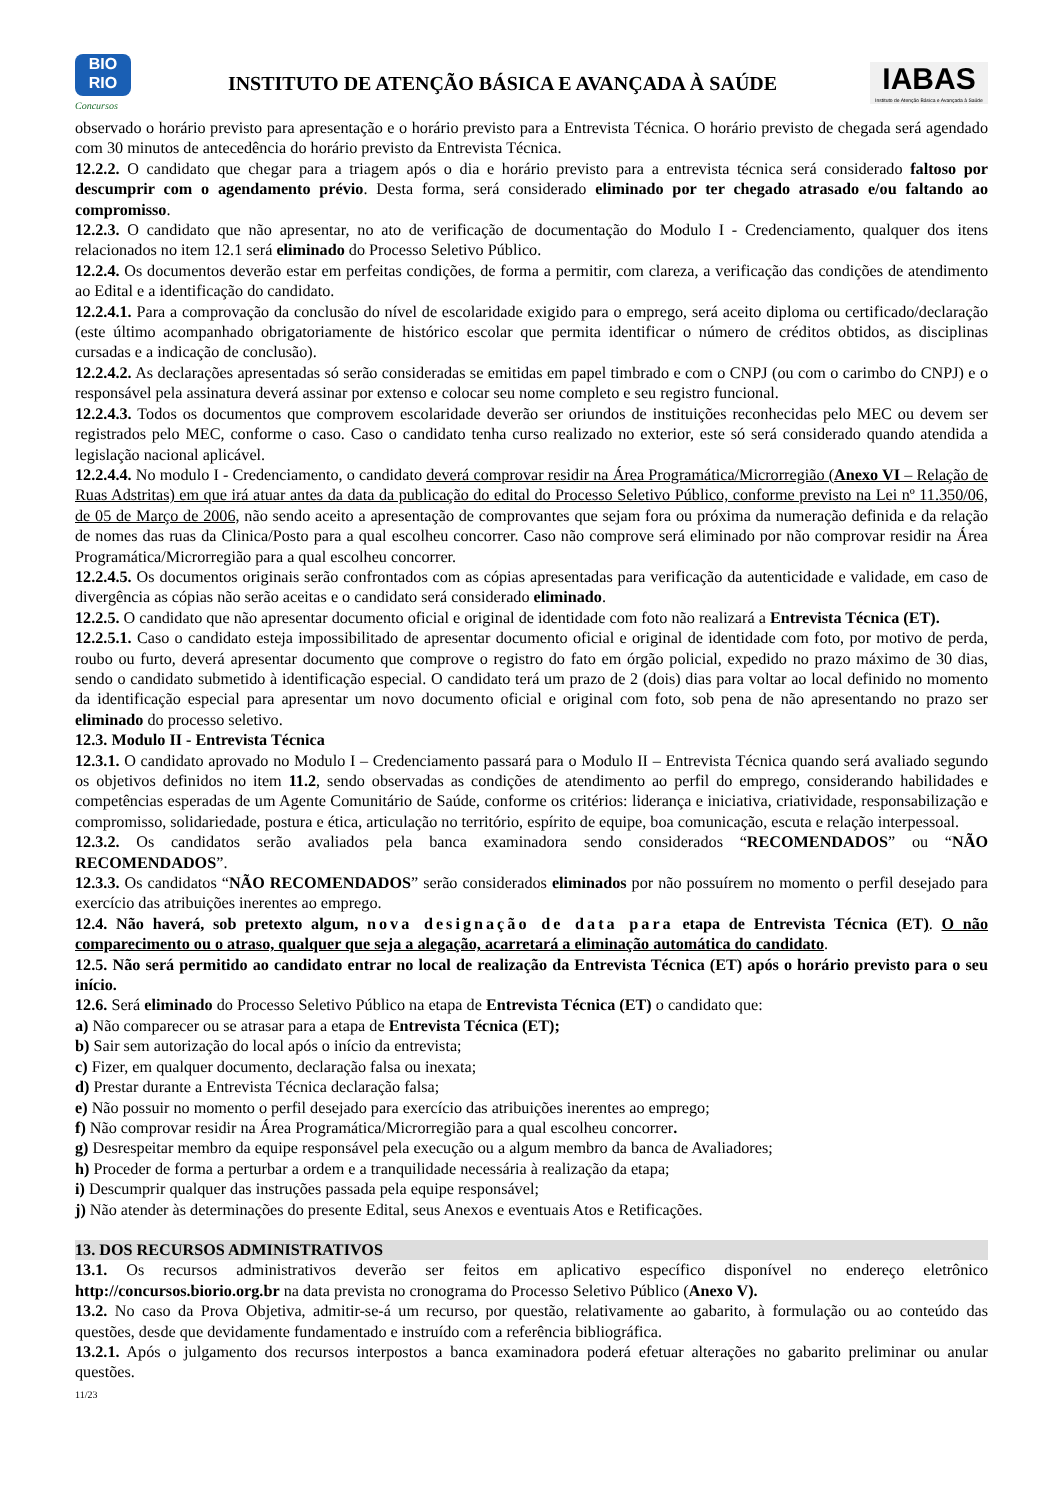BIO
RIO
Concursos
INSTITUTO DE ATENÇÃO BÁSICA E AVANÇADA À SAÚDE
IABAS
Instituto de Atenção Básica e Avançada à Saúde
observado o horário previsto para apresentação e o horário previsto para a Entrevista Técnica. O horário previsto de chegada será agendado com 30 minutos de antecedência do horário previsto da Entrevista Técnica.
12.2.2. O candidato que chegar para a triagem após o dia e horário previsto para a entrevista técnica será considerado faltoso por descumprir com o agendamento prévio. Desta forma, será considerado eliminado por ter chegado atrasado e/ou faltando ao compromisso.
12.2.3. O candidato que não apresentar, no ato de verificação de documentação do Modulo I - Credenciamento, qualquer dos itens relacionados no item 12.1 será eliminado do Processo Seletivo Público.
12.2.4. Os documentos deverão estar em perfeitas condições, de forma a permitir, com clareza, a verificação das condições de atendimento ao Edital e a identificação do candidato.
12.2.4.1. Para a comprovação da conclusão do nível de escolaridade exigido para o emprego, será aceito diploma ou certificado/declaração (este último acompanhado obrigatoriamente de histórico escolar que permita identificar o número de créditos obtidos, as disciplinas cursadas e a indicação de conclusão).
12.2.4.2. As declarações apresentadas só serão consideradas se emitidas em papel timbrado e com o CNPJ (ou com o carimbo do CNPJ) e o responsável pela assinatura deverá assinar por extenso e colocar seu nome completo e seu registro funcional.
12.2.4.3. Todos os documentos que comprovem escolaridade deverão ser oriundos de instituições reconhecidas pelo MEC ou devem ser registrados pelo MEC, conforme o caso. Caso o candidato tenha curso realizado no exterior, este só será considerado quando atendida a legislação nacional aplicável.
12.2.4.4. No modulo I - Credenciamento, o candidato deverá comprovar residir na Área Programática/Microrregião (Anexo VI – Relação de Ruas Adstritas) em que irá atuar antes da data da publicação do edital do Processo Seletivo Público, conforme previsto na Lei nº 11.350/06, de 05 de Março de 2006, não sendo aceito a apresentação de comprovantes que sejam fora ou próxima da numeração definida e da relação de nomes das ruas da Clinica/Posto para a qual escolheu concorrer. Caso não comprove será eliminado por não comprovar residir na Área Programática/Microrregião para a qual escolheu concorrer.
12.2.4.5. Os documentos originais serão confrontados com as cópias apresentadas para verificação da autenticidade e validade, em caso de divergência as cópias não serão aceitas e o candidato será considerado eliminado.
12.2.5. O candidato que não apresentar documento oficial e original de identidade com foto não realizará a Entrevista Técnica (ET).
12.2.5.1. Caso o candidato esteja impossibilitado de apresentar documento oficial e original de identidade com foto, por motivo de perda, roubo ou furto, deverá apresentar documento que comprove o registro do fato em órgão policial, expedido no prazo máximo de 30 dias, sendo o candidato submetido à identificação especial. O candidato terá um prazo de 2 (dois) dias para voltar ao local definido no momento da identificação especial para apresentar um novo documento oficial e original com foto, sob pena de não apresentando no prazo ser eliminado do processo seletivo.
12.3. Modulo II - Entrevista Técnica
12.3.1. O candidato aprovado no Modulo I – Credenciamento passará para o Modulo II – Entrevista Técnica quando será avaliado segundo os objetivos definidos no item 11.2, sendo observadas as condições de atendimento ao perfil do emprego, considerando habilidades e competências esperadas de um Agente Comunitário de Saúde, conforme os critérios: liderança e iniciativa, criatividade, responsabilização e compromisso, solidariedade, postura e ética, articulação no território, espírito de equipe, boa comunicação, escuta e relação interpessoal.
12.3.2. Os candidatos serão avaliados pela banca examinadora sendo considerados “RECOMENDADOS” ou “NÃO RECOMENDADOS”.
12.3.3. Os candidatos “NÃO RECOMENDADOS” serão considerados eliminados por não possuírem no momento o perfil desejado para exercício das atribuições inerentes ao emprego.
12.4. Não haverá, sob pretexto algum, nova designação de data para etapa de Entrevista Técnica (ET). O não comparecimento ou o atraso, qualquer que seja a alegação, acarretará a eliminação automática do candidato.
12.5. Não será permitido ao candidato entrar no local de realização da Entrevista Técnica (ET) após o horário previsto para o seu início.
12.6. Será eliminado do Processo Seletivo Público na etapa de Entrevista Técnica (ET) o candidato que:
a) Não comparecer ou se atrasar para a etapa de Entrevista Técnica (ET);
b) Sair sem autorização do local após o início da entrevista;
c) Fizer, em qualquer documento, declaração falsa ou inexata;
d) Prestar durante a Entrevista Técnica declaração falsa;
e) Não possuir no momento o perfil desejado para exercício das atribuições inerentes ao emprego;
f) Não comprovar residir na Área Programática/Microrregião para a qual escolheu concorrer.
g) Desrespeitar membro da equipe responsável pela execução ou a algum membro da banca de Avaliadores;
h) Proceder de forma a perturbar a ordem e a tranquilidade necessária à realização da etapa;
i) Descumprir qualquer das instruções passada pela equipe responsável;
j) Não atender às determinações do presente Edital, seus Anexos e eventuais Atos e Retificações.
13. DOS RECURSOS ADMINISTRATIVOS
13.1. Os recursos administrativos deverão ser feitos em aplicativo específico disponível no endereço eletrônico http://concursos.biorio.org.br na data prevista no cronograma do Processo Seletivo Público (Anexo V).
13.2. No caso da Prova Objetiva, admitir-se-á um recurso, por questão, relativamente ao gabarito, à formulação ou ao conteúdo das questões, desde que devidamente fundamentado e instruído com a referência bibliográfica.
13.2.1. Após o julgamento dos recursos interpostos a banca examinadora poderá efetuar alterações no gabarito preliminar ou anular questões.
11/23